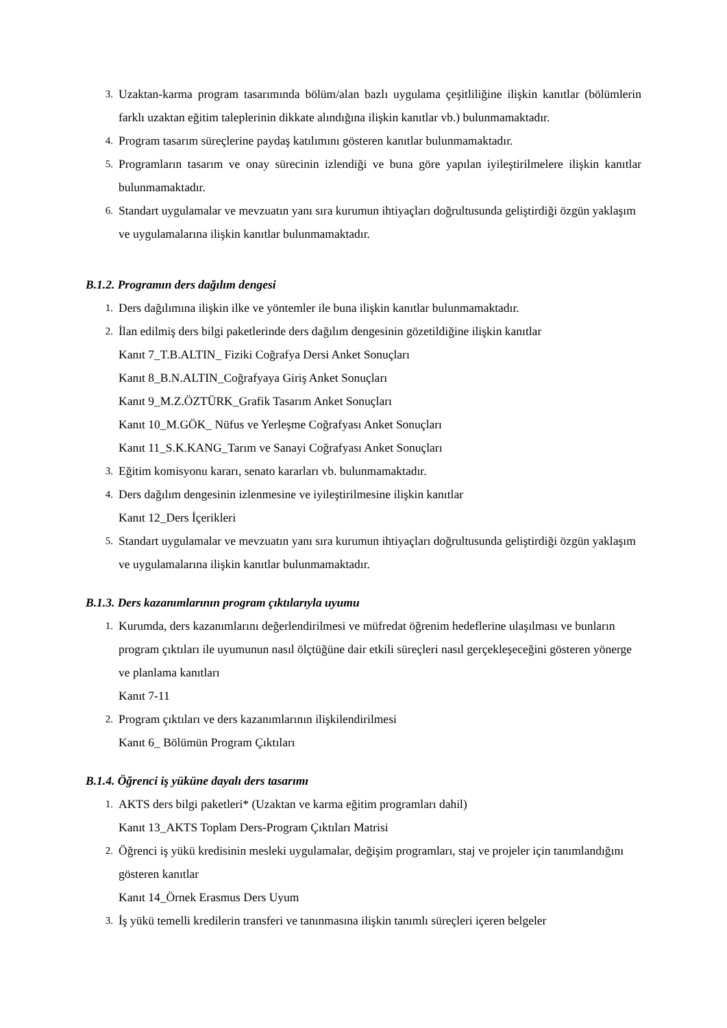3.
Uzaktan-karma program tasarımında bölüm/alan bazlı uygulama çeşitliliğine ilişkin kanıtlar (bölümlerin farklı uzaktan eğitim taleplerinin dikkate alındığına ilişkin kanıtlar vb.) bulunmamaktadır.
4.
Program tasarım süreçlerine paydaş katılımını gösteren kanıtlar bulunmamaktadır.
5.
Programların tasarım ve onay sürecinin izlendiği ve buna göre yapılan iyileştirilmelere ilişkin kanıtlar bulunmamaktadır.
6.
Standart uygulamalar ve mevzuatın yanı sıra kurumun ihtiyaçları doğrultusunda geliştirdiği özgün yaklaşım ve uygulamalarına ilişkin kanıtlar bulunmamaktadır.
B.1.2. Programın ders dağılım dengesi
1.
Ders dağılımına ilişkin ilke ve yöntemler ile buna ilişkin kanıtlar bulunmamaktadır.
2.
İlan edilmiş ders bilgi paketlerinde ders dağılım dengesinin gözetildiğine ilişkin kanıtlar
Kanıt 7_T.B.ALTIN_ Fiziki Coğrafya Dersi Anket Sonuçları
Kanıt 8_B.N.ALTIN_Coğrafyaya Giriş Anket Sonuçları
Kanıt 9_M.Z.ÖZTÜRK_Grafik Tasarım Anket Sonuçları
Kanıt 10_M.GÖK_ Nüfus ve Yerleşme Coğrafyası Anket Sonuçları
Kanıt 11_S.K.KANG_Tarım ve Sanayi Coğrafyası Anket Sonuçları
3.
Eğitim komisyonu kararı, senato kararları vb. bulunmamaktadır.
4.
Ders dağılım dengesinin izlenmesine ve iyileştirilmesine ilişkin kanıtlar
Kanıt 12_Ders İçerikleri
5.
Standart uygulamalar ve mevzuatın yanı sıra kurumun ihtiyaçları doğrultusunda geliştirdiği özgün yaklaşım ve uygulamalarına ilişkin kanıtlar bulunmamaktadır.
B.1.3. Ders kazanımlarının program çıktılarıyla uyumu
1.
Kurumda, ders kazanımlarını değerlendirilmesi ve müfredat öğrenim hedeflerine ulaşılması ve bunların program çıktıları ile uyumunun nasıl ölçtüğüne dair etkili süreçleri nasıl gerçekleşeceğini gösteren yönerge ve planlama kanıtları
Kanıt 7-11
2.
Program çıktıları ve ders kazanımlarının ilişkilendirilmesi
Kanıt 6_ Bölümün Program Çıktıları
B.1.4. Öğrenci iş yüküne dayalı ders tasarımı
1.
AKTS ders bilgi paketleri* (Uzaktan ve karma eğitim programları dahil)
Kanıt 13_AKTS Toplam Ders-Program Çıktıları Matrisi
2.
Öğrenci iş yükü kredisinin mesleki uygulamalar, değişim programları, staj ve projeler için tanımlandığını gösteren kanıtlar
Kanıt 14_Örnek Erasmus Ders Uyum
3.
İş yükü temelli kredilerin transferi ve tanınmasına ilişkin tanımlı süreçleri içeren belgeler